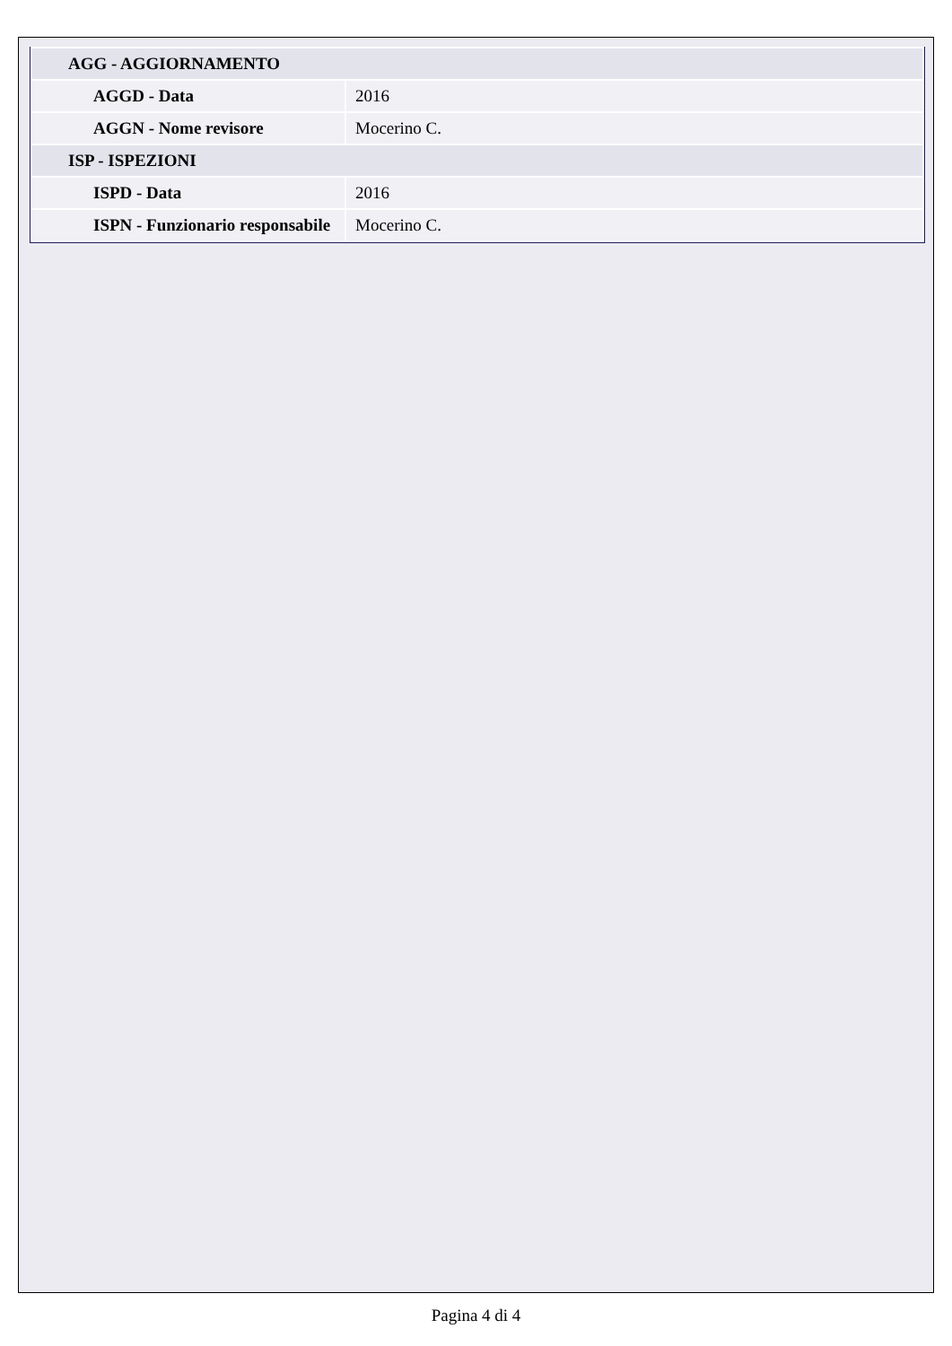| AGG - AGGIORNAMENTO | |
| AGGD - Data | 2016 |
| AGGN - Nome revisore | Mocerino C. |
| ISP - ISPEZIONI | |
| ISPD - Data | 2016 |
| ISPN - Funzionario responsabile | Mocerino C. |
Pagina 4 di 4